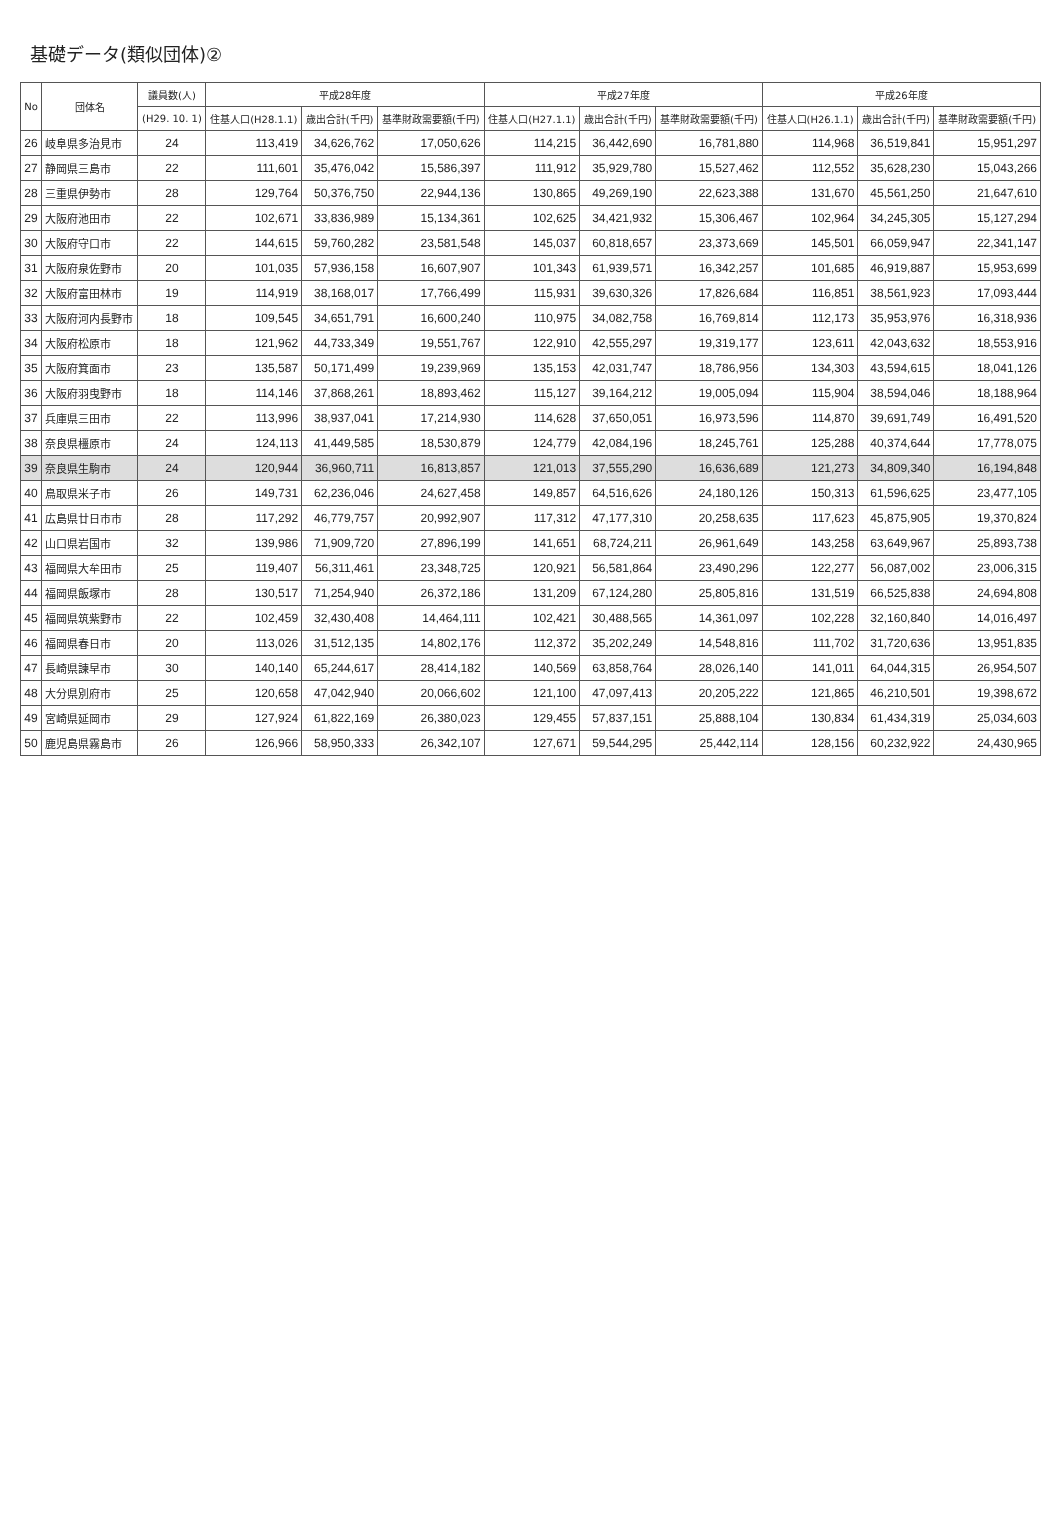基礎データ(類似団体)②
| No | 団体名 | 議員数(人) | 平成28年度 | | | 平成27年度 | | | 平成26年度 | | |
| --- | --- | --- | --- | --- | --- | --- | --- | --- | --- | --- | --- |
| | | (H29. 10. 1) | 住基人口(H28.1.1) | 歳出合計(千円) | 基準財政需要額(千円) | 住基人口(H27.1.1) | 歳出合計(千円) | 基準財政需要額(千円) | 住基人口(H26.1.1) | 歳出合計(千円) | 基準財政需要額(千円) |
| 26 | 岐阜県多治見市 | 24 | 113,419 | 34,626,762 | 17,050,626 | 114,215 | 36,442,690 | 16,781,880 | 114,968 | 36,519,841 | 15,951,297 |
| 27 | 静岡県三島市 | 22 | 111,601 | 35,476,042 | 15,586,397 | 111,912 | 35,929,780 | 15,527,462 | 112,552 | 35,628,230 | 15,043,266 |
| 28 | 三重県伊勢市 | 28 | 129,764 | 50,376,750 | 22,944,136 | 130,865 | 49,269,190 | 22,623,388 | 131,670 | 45,561,250 | 21,647,610 |
| 29 | 大阪府池田市 | 22 | 102,671 | 33,836,989 | 15,134,361 | 102,625 | 34,421,932 | 15,306,467 | 102,964 | 34,245,305 | 15,127,294 |
| 30 | 大阪府守口市 | 22 | 144,615 | 59,760,282 | 23,581,548 | 145,037 | 60,818,657 | 23,373,669 | 145,501 | 66,059,947 | 22,341,147 |
| 31 | 大阪府泉佐野市 | 20 | 101,035 | 57,936,158 | 16,607,907 | 101,343 | 61,939,571 | 16,342,257 | 101,685 | 46,919,887 | 15,953,699 |
| 32 | 大阪府富田林市 | 19 | 114,919 | 38,168,017 | 17,766,499 | 115,931 | 39,630,326 | 17,826,684 | 116,851 | 38,561,923 | 17,093,444 |
| 33 | 大阪府河内長野市 | 18 | 109,545 | 34,651,791 | 16,600,240 | 110,975 | 34,082,758 | 16,769,814 | 112,173 | 35,953,976 | 16,318,936 |
| 34 | 大阪府松原市 | 18 | 121,962 | 44,733,349 | 19,551,767 | 122,910 | 42,555,297 | 19,319,177 | 123,611 | 42,043,632 | 18,553,916 |
| 35 | 大阪府箕面市 | 23 | 135,587 | 50,171,499 | 19,239,969 | 135,153 | 42,031,747 | 18,786,956 | 134,303 | 43,594,615 | 18,041,126 |
| 36 | 大阪府羽曳野市 | 18 | 114,146 | 37,868,261 | 18,893,462 | 115,127 | 39,164,212 | 19,005,094 | 115,904 | 38,594,046 | 18,188,964 |
| 37 | 兵庫県三田市 | 22 | 113,996 | 38,937,041 | 17,214,930 | 114,628 | 37,650,051 | 16,973,596 | 114,870 | 39,691,749 | 16,491,520 |
| 38 | 奈良県橿原市 | 24 | 124,113 | 41,449,585 | 18,530,879 | 124,779 | 42,084,196 | 18,245,761 | 125,288 | 40,374,644 | 17,778,075 |
| 39 | 奈良県生駒市 | 24 | 120,944 | 36,960,711 | 16,813,857 | 121,013 | 37,555,290 | 16,636,689 | 121,273 | 34,809,340 | 16,194,848 |
| 40 | 鳥取県米子市 | 26 | 149,731 | 62,236,046 | 24,627,458 | 149,857 | 64,516,626 | 24,180,126 | 150,313 | 61,596,625 | 23,477,105 |
| 41 | 広島県廿日市市 | 28 | 117,292 | 46,779,757 | 20,992,907 | 117,312 | 47,177,310 | 20,258,635 | 117,623 | 45,875,905 | 19,370,824 |
| 42 | 山口県岩国市 | 32 | 139,986 | 71,909,720 | 27,896,199 | 141,651 | 68,724,211 | 26,961,649 | 143,258 | 63,649,967 | 25,893,738 |
| 43 | 福岡県大牟田市 | 25 | 119,407 | 56,311,461 | 23,348,725 | 120,921 | 56,581,864 | 23,490,296 | 122,277 | 56,087,002 | 23,006,315 |
| 44 | 福岡県飯塚市 | 28 | 130,517 | 71,254,940 | 26,372,186 | 131,209 | 67,124,280 | 25,805,816 | 131,519 | 66,525,838 | 24,694,808 |
| 45 | 福岡県筑紫野市 | 22 | 102,459 | 32,430,408 | 14,464,111 | 102,421 | 30,488,565 | 14,361,097 | 102,228 | 32,160,840 | 14,016,497 |
| 46 | 福岡県春日市 | 20 | 113,026 | 31,512,135 | 14,802,176 | 112,372 | 35,202,249 | 14,548,816 | 111,702 | 31,720,636 | 13,951,835 |
| 47 | 長崎県諫早市 | 30 | 140,140 | 65,244,617 | 28,414,182 | 140,569 | 63,858,764 | 28,026,140 | 141,011 | 64,044,315 | 26,954,507 |
| 48 | 大分県別府市 | 25 | 120,658 | 47,042,940 | 20,066,602 | 121,100 | 47,097,413 | 20,205,222 | 121,865 | 46,210,501 | 19,398,672 |
| 49 | 宮崎県延岡市 | 29 | 127,924 | 61,822,169 | 26,380,023 | 129,455 | 57,837,151 | 25,888,104 | 130,834 | 61,434,319 | 25,034,603 |
| 50 | 鹿児島県霧島市 | 26 | 126,966 | 58,950,333 | 26,342,107 | 127,671 | 59,544,295 | 25,442,114 | 128,156 | 60,232,922 | 24,430,965 |